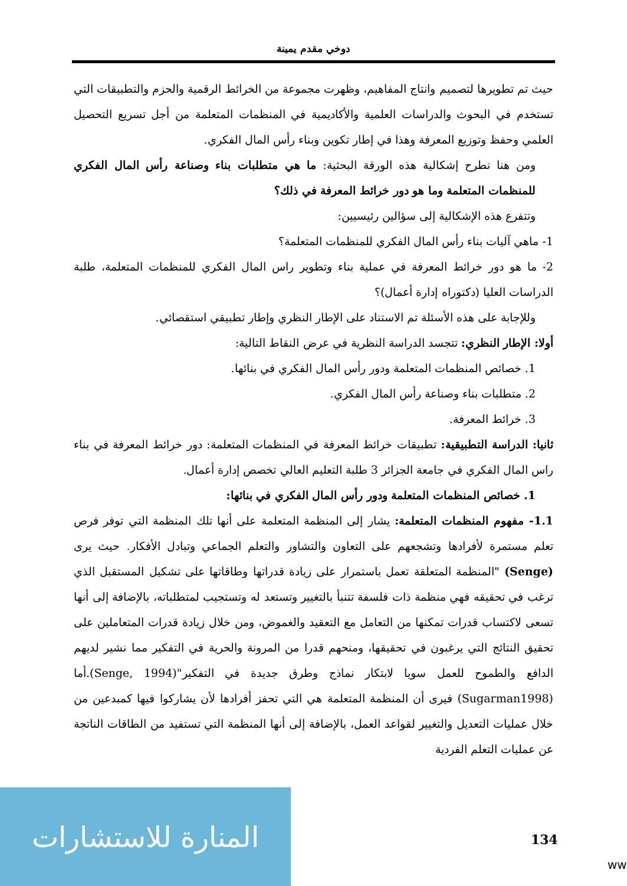دوخي مقدم يمينة
حيث تم تطويرها لتصميم وانتاج المفاهيم، وظهرت مجموعة من الخرائط الرقمية والحزم والتطبيقات التي تستخدم في البحوث والدراسات العلمية والأكاديمية في المنظمات المتعلمة من أجل تسريع التحصيل العلمي وحفظ وتوزيع المعرفة وهذا في إطار تكوين وبناء رأس المال الفكري.
ومن هنا نطرح إشكالية هذه الورقة البحثية: ما هي متطلبات بناء وصناعة رأس المال الفكري للمنظمات المتعلمة وما هو دور خرائط المعرفة في ذلك؟
وتتفرع هذه الإشكالية إلى سؤالين رئيسيين:
1- ماهي آليات بناء رأس المال الفكري للمنظمات المتعلمة؟
2- ما هو دور خرائط المعرفة في عملية بناء وتطوير راس المال الفكري للمنظمات المتعلمة، طلبة الدراسات العليا (دكتوراه إدارة أعمال)؟
وللإجابة على هذه الأسئلة تم الاستناد على الإطار النظري وإطار تطبيقي استقصائي.
أولا: الإطار النظري: تتجسد الدراسة النظرية في عرض النقاط التالية:
1. خصائص المنظمات المتعلمة ودور رأس المال الفكري في بنائها.
2. متطلبات بناء وصناعة رأس المال الفكري.
3. خرائط المعرفة.
ثانيا: الدراسة التطبيقية: تطبيقات خرائط المعرفة في المنظمات المتعلمة: دور خرائط المعرفة في بناء راس المال الفكري في جامعة الجزائر 3 طلبة التعليم العالي تخصص إدارة أعمال.
1. خصائص المنظمات المتعلمة ودور رأس المال الفكري في بنائها:
1.1- مفهوم المنظمات المتعلمة: يشار إلى المنظمة المتعلمة على أنها تلك المنظمة التي توفر فرص تعلم مستمرة لأفرادها وتشجعهم على التعاون والتشاور والتعلم الجماعي وتبادل الأفكار. حيث يرى (Senge) "المنظمة المتعلقة تعمل باستمرار على زيادة قدراتها وطاقاتها على تشكيل المستقبل الذي ترغب في تحقيقه فهي منظمة ذات فلسفة تتنبأ بالتغيير وتستعد له وتستجيب لمتطلباته، بالإضافة إلى أنها تسعى لاكتساب قدرات تمكنها من التعامل مع التعقيد والغموض، ومن خلال زيادة قدرات المتعاملين على تحقيق النتائج التي يرغبون في تحقيقها، ومنحهم قدرا من المرونة والحرية في التفكير مما نشير لديهم الدافع والطموح للعمل سويا لابتكار نماذج وطرق جديدة في التفكير"(Senge, 1994).أما (Sugarman1998) فيرى أن المنظمة المتعلمة هي التي تحفز أفرادها لأن يشاركوا فيها كمبدعين من خلال عمليات التعديل والتغيير لقواعد العمل، بالإضافة إلى أنها المنظمة التي تستفيد من الطاقات الناتجة عن عمليات التعلم الفردية
المنارة للاستشارات
134
ww